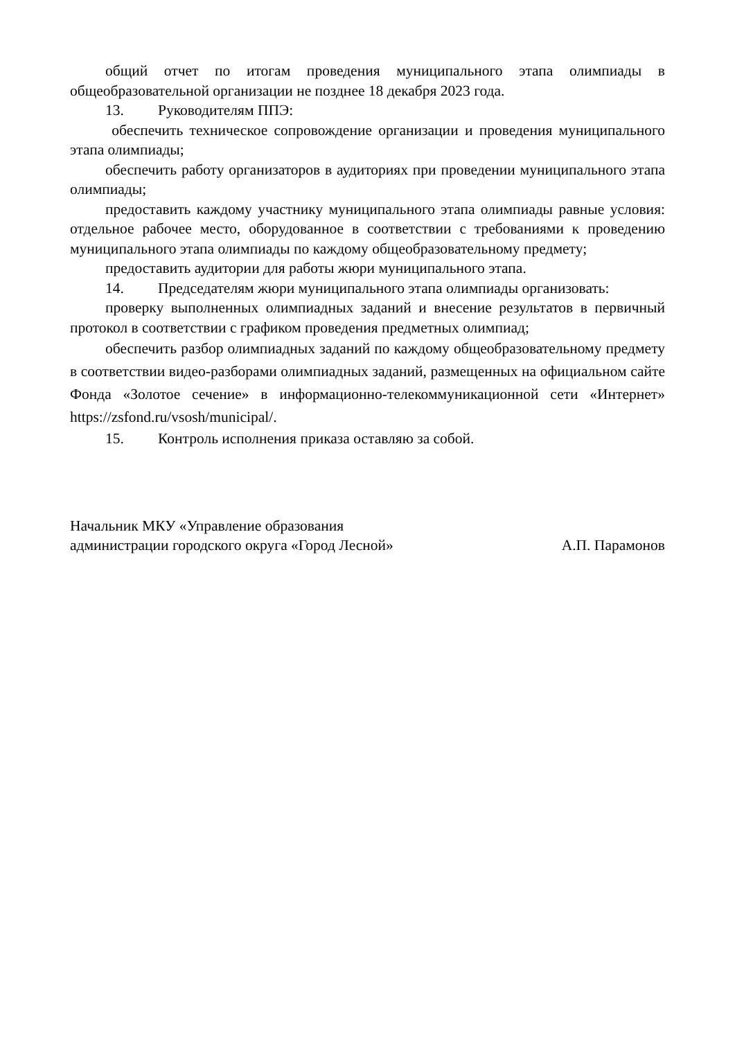общий отчет по итогам проведения муниципального этапа олимпиады в общеобразовательной организации не позднее 18 декабря 2023 года.
13. Руководителям ППЭ:
обеспечить техническое сопровождение организации и проведения муниципального этапа олимпиады;
обеспечить работу организаторов в аудиториях при проведении муниципального этапа олимпиады;
предоставить каждому участнику муниципального этапа олимпиады равные условия: отдельное рабочее место, оборудованное в соответствии с требованиями к проведению муниципального этапа олимпиады по каждому общеобразовательному предмету;
предоставить аудитории для работы жюри муниципального этапа.
14. Председателям жюри муниципального этапа олимпиады организовать:
проверку выполненных олимпиадных заданий и внесение результатов в первичный протокол в соответствии с графиком проведения предметных олимпиад;
обеспечить разбор олимпиадных заданий по каждому общеобразовательному предмету в соответствии видео-разборами олимпиадных заданий, размещенных на официальном сайте Фонда «Золотое сечение» в информационно-телекоммуникационной сети «Интернет» https://zsfond.ru/vsosh/municipal/.
15. Контроль исполнения приказа оставляю за собой.
Начальник МКУ «Управление образования
администрации городского округа «Город Лесной»
А.П. Парамонов